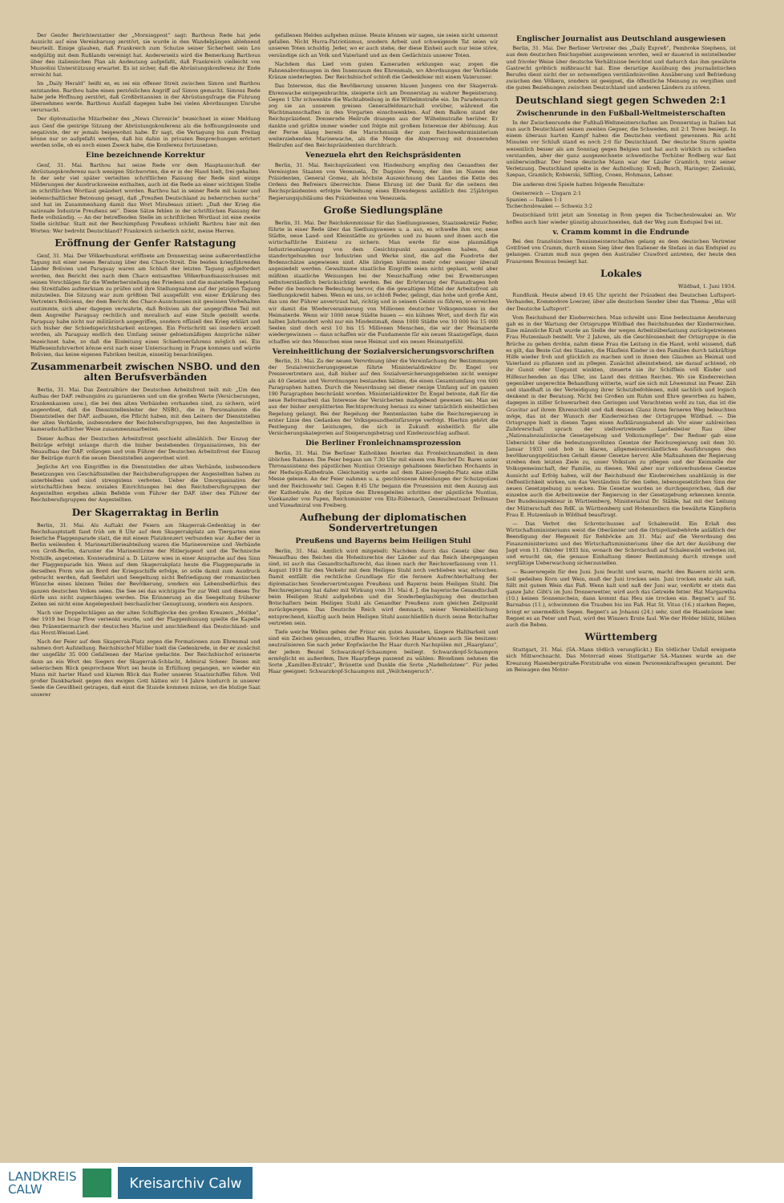Der Genfer Berichterstatter der „Morningpost“ sagt: Barthous Rede hat jede Aussicht auf eine Vereinbarung zerstört, sie wurde in den Wandelgängen ablehnend beurteilt. Einige glauben, daß Frankreich zum Schutze seiner Sicherheit sein Los endgültig mit dem Rußlands vereinigt hat. Andererseits wird die Bemerkung Barthous über den italienischen Plan als Andeutung aufgefaßt, daß Frankreich vielleicht von Mussolini Unterstützung erwartet. Es ist sicher, daß die Abrüstungskonferenz ihr Ende erreicht hat.
Im „Daily Herald“ heißt es, es sei ein offener Streit zwischen Simon und Barthou entstanden. Barthou habe einen persönlichen Angriff auf Simon gemacht. Simons Rede habe jede Hoffnung zerstört, daß Großbritannien in der Abrüstungsfrage die Führung übernehmen werde. Barthous Ausfall dagegen habe bei vielen Abordnungen Unruhe verursacht.
Der diplomatische Mitarbeiter des „News Chronicle“ bezeichnet in einer Meldung aus Genf die gestrige Sitzung der Abrüstungskonferenz als die hoffnungsloseste und negativste, der er jemals beigewohnt habe. Er sagt, die Vertagung bis zum Freitag könne nur so aufgefaßt werden, daß bis dahin in privaten Besprechungen erörtert werden solle, ob es noch einen Zweck habe, die Konferenz fortzusetzen.
Eine bezeichnende Korrektur
Genf, 31. Mai. Barthou hat seine Rede vor dem Hauptausschuß der Abrüstungskonferenz nach wenigen Stichworten, die er in der Hand hielt, frei gehalten. In der sehr viel später verteilten schriftlichen Fassung der Rede sind einige Milderungen der Ausdrucksweise enthalten, auch ist die Rede an einer wichtigen Stelle im schriftlichen Wortlaut geändert worden. Barthou hat in seiner Rede mit lauter und leidenschaftlicher Betonung gesagt, daß „Preußen Deutschland zu beherrschen suche“ und hat im Zusammenhang damit das Wort Mirabeaus zitiert: „Daß der Krieg die nationale Industrie Preußens sei“. Diese Sätze fehlen in der schriftlichen Fassung der Rede vollständig. — An der betreffenden Stelle im schriftlichen Wortlaut ist eine zweite Stelle sichtbar. Statt mit der Beschimpfung Preußens schließt Barthou hier mit den Worten: Wer bedroht Deutschland? Frankreich sicherlich nicht, meine Herren.
Eröffnung der Genfer Ratstagung
Genf, 31. Mai. Der Völkerbundsrat eröffnete am Donnerstag seine außerordentliche Tagung mit einer neuen Beratung über den Chaco-Streit. Die beiden kriegführenden Länder Bolivien und Paraguay waren am Schluß der letzten Tagung aufgefordert worden, den Bericht des nach dem Chaco entsandten Völkerbundsausschusses mit seinen Vorschlägen für die Wiederherstellung des Friedens und die materielle Regelung des Streitfalles aufmerksam zu prüfen und ihre Stellungnahme auf der jetzigen Tagung mitzuteilen. Die Sitzung war zum größten Teil ausgefüllt von einer Erklärung des Vertreters Boliviens, der dem Bericht des Chaco-Ausschusses mit gewissen Vorbehalten zustimmte, sich aber dagegen verwahrte, daß Bolivien als der angegriffene Teil mit dem Angreifer Paraguay rechtlich und moralisch auf eine Stufe gestellt werde. Paraguay habe nicht nur militärisch angegriffen, sondern offiziell den Krieg erklärt und sich bisher der Schiedsgerichtsbarkeit entzogen. Ein Fortschritt sei insofern erzielt worden, als Paraguay endlich den Umfang seiner gebietsmäßigen Ansprüche näher bezeichnet habe, so daß die Einleitung eines Schiedsverfahrens möglich sei. Ein Waffeneinfuhrverbot könne erst nach einer Untersuchung in Frage kommen und würde Bolivien, das keine eigenen Fabriken besitze, einseitig benachteiligen.
Zusammenarbeit zwischen NSBO. und den alten Berufsverbänden
Berlin, 31. Mai. Das Zentralbüro der Deutschen Arbeitsfront teilt mit: „Um den Aufbau der DAF. reibungslos zu garantieren und um die großen Werte (Versicherungen, Krankenkassen usw.), die bei den alten Verbänden vorhanden sind, zu sichern, wird angeordnet, daß die Dienststellenleiter der NSBO., die in Personalunion die Dienststellen der DAF. aufbauen, die Pflicht haben, mit den Leitern der Dienststellen der alten Verbände, insbesondere der Reichsberufsgruppen, bei den Angestellten in kameradschaftlicher Weise zusammenzuarbeiten.
Dieser Aufbau der Deutschen Arbeitsfront geschieht allmählich. Der Einzug der Beiträge erfolgt solange durch die bisher bestehenden Organisationen, bis der Neuaufbau der DAF. vollzogen und vom Führer der Deutschen Arbeitsfront der Einzug der Beiträge durch die neuen Dienststellen angeordnet wird.
Jegliche Art von Eingriffen in die Dienststellen der alten Verbände, insbesondere Besetzungen von Geschäftsstellen der Reichsberufsgruppen der Angestellten haben zu unterbleiben und sind strengstens verboten. Ueber die Umorganisation der wirtschaftlichen bezw. sozialen Einrichtungen bei den Reichsberufsgruppen der Angestellten ergehen allein Befehle vom Führer der DAF. über den Führer der Reichsberufsgruppen der Angestellten.
Der Skagerraktag in Berlin
Berlin, 31. Mai. Als Auftakt der Feiern am Skagerrak-Gedenktag in der Reichshauptstadt fand früh um 8 Uhr auf dem Skagerrakplatz am Tiergarten eine feierliche Flaggenparade statt, die mit einem Platzkonzert verbunden war. Außer der in Berlin weilenden 4. Marineartillerieabteilung waren die Marinevereine und -Verbände von Groß-Berlin, darunter die Marinestürme der Hitlerjugend und die Technische Nothilfe, angetreten. Konteradmiral a. D. Lützow wies in einer Ansprache auf den Sinn der Flaggenparade hin. Wenn auf dem Skagerrakplatz heute die Flaggenparade in derselben Form wie an Bord der Kriegsschiffe erfolge, so solle damit zum Ausdruck gebracht werden, daß Seefahrt und Seegeltung nicht Befriedigung der romantischen Wünsche eines kleinen Teiles der Bevölkerung, sondern ein Lebensbedürfnis des ganzen deutschen Volkes seien. Die See sei das wichtigste Tor zur Welt und dieses Tor dürfe uns nicht zugeschlagen werden. Die Erinnerung an die Seegeltung früherer Zeiten sei nicht eine Angelegenheit beschaulicher Genugtuung, sondern ein Ansporn.
Nach vier Doppelschlägen an der alten Schiffsglocke des großen Kreuzers „Moltke“, der 1919 bei Scap Flow versenkt wurde, und der Flaggenhissung spielte die Kapelle den Präsentiermarsch der deutschen Marine und anschließend das Deutschland- und das Horst-Wessel-Lied.
Nach der Feier auf dem Skagerrak-Platz zogen die Formationen zum Ehrenmal und nahmen dort Aufstellung. Reichsbischof Müller hielt die Gedenkrede, in der er zunächst der ungefähr 35 000 Gefallenen der Marine gedachte. Der Reichsbischof erinnerte dann an ein Wort des Siegers der Skagerrak-Schlacht, Admiral Scheer. Dieses mit seherischem Blick gesprochene Wort sei heute in Erfüllung gegangen, wo wieder ein Mann mit harter Hand und klarem Blick das Ruder unseres Staatsschiffes führe. Voll großer Dankbarkeit gegen den ewigen Gott hätten wir 14 Jahre hindurch in unserer Seele die Gewißheit getragen, daß einst die Stunde kommen müsse, wo die blutige Saat unserer
gefallenen Helden aufgehen müsse. Heute können wir sagen, sie seien nicht umsonst gefallen. Nicht Hurra-Patriotismus, sondern Arbeit und schweigende Tat seien wir unseren Toten schuldig. Jeder, wo er auch stehe, der diese Einheit auch nur leise störe, versündige sich an Volk und Vaterland und an dem Gedächtnis unserer Toten.
Nachdem das Lied vom guten Kameraden erklungen war, zogen die Fahnenabordnungen in den Innenraum des Ehrenmals, wo Abordnungen der Verbände Kränze niederlegten. Der Reichsbischof schloß die Gedenkfeier mit einem Vaterunser.
Das Interesse, das die Bevölkerung unseren blauen Jungens von der Skagerrak-Ehrenwache entgegenbrachte, steigerte sich am Donnerstag zu wahrer Begeisterung. Gegen 1 Uhr schwenkte die Wachtabteilung in die Wilhelmstraße ein. Im Parademarsch zog sie an unserem greisen Generalfeldmarschall vorüber, während die Wachtmannschaften in den Vorgarten einschwenkten. Auf dem Balkon stand der Reichspräsident. Donnernde Heilrufe drangen aus der Wilhelmstraße herüber. Er dankte und grüßte immer wieder und folgte mit großem Interesse der Ablösung. Aus der Ferne klang bereits die Marschmusik der zum Reichswehrministerium weiterziehenden Marinewache, als die Menge die Absperrung mit donnernden Heilrufen auf den Reichspräsidenten durchbrach.
Venezuela ehrt den Reichspräsidenten
Berlin, 31. Mai. Reichspräsident von Hindenburg empfing den Gesandten der Vereinigten Staaten von Venezuela, Dr. Dagnino Penny, der ihm im Namen des Präsidenten, General Gomez, als höchste Auszeichnung des Landes die Kette des Ordens des Befreiers überreichte. Diese Ehrung ist der Dank für die seitens des Reichspräsidenten erfolgte Verleihung eines Ehrendegens anläßlich des 25jährigen Regierungsjubiläums des Präsidenten von Venezuela.
Große Siedlungspläne
Berlin, 31. Mai. Der Reichskommissar für das Siedlungswesen, Staatssekretär Feder, führte in einer Rede über das Siedlungswesen u. a. aus, es schwebe ihm vor, neue Städte, neue Land- und Kleinstädte zu gründen und zu bauen und ihnen auch die wirtschaftliche Existenz zu sichern. Man werde für eine planmäßige Industrieumlagerung von dem Gesichtspunkt auszugehen haben, daß standortgebunden nur Industrien und Werke sind, die auf die Fundorte der Bodenschätze angewiesen sind. Alle übrigen könnten mehr oder weniger überall angesiedelt werden. Gewaltsame staatliche Eingriffe seien nicht geplant, wohl aber müßten staatliche Weisungen bei der Neuschaffung oder bei Erweiterungen selbstverständlich berücksichtigt werden. Bei der Erörterung der Finanzfragen hob Feder die besondere Bedeutung hervor, die die gewaltigen Mittel der Arbeitsfront als Siedlungskredit haben. Wenn es uns, so schloß Feder, gelingt, das hohe und große Amt, das uns der Führer anvertraut hat, richtig und in seinem Geiste zu führen, so erreichen wir damit die Wiederverankerung von Millionen deutscher Volksgenossen in der Heimaterde. Wenn wir 1000 neue Städte bauen — ein kühnes Wort, und doch für ein halbes Jahrhundert wohl nur ein Mindestmaß, denn 1000 Städte von 10 000 bis 15 000 Seelen sind doch erst 10 bis 15 Millionen Menschen, die wir der Heimaterde wiedergewinnen — dann schaffen wir die Fundamente für ein neues Staatsgefüge, dann schaffen wir den Menschen eine neue Heimat und ein neues Heimatgefühl.
Vereinheitlichung der Sozialversicherungsvorschriften
Berlin, 31. Mai. Zu der neuen Verordnung über die Vereinfachung der Bestimmungen der Sozialversicherungsgesetze führte Ministerialdirektor Dr. Engel vor Pressevertretern aus, daß bisher auf den Sozialversicherungsgebieten nicht weniger als 40 Gesetze und Verordnungen bestanden hätten, die einen Gesamtumfang von 600 Paragraphen hatten. Durch die Neuordnung sei dieser riesige Umfang auf im ganzen 190 Paragraphen beschränkt worden. Ministerialdirektor Dr. Engel betonte, daß für die neue Reformarbeit das Interesse der Versicherten maßgebend gewesen sei. Man sei aus der bisher zersplitterten Rechtsprechung heraus zu einer tatsächlich einheitlichen Regelung gelangt. Bei der Regelung der Rentenlasten habe die Reichsregierung in erster Linie den Gedanken der Volksgesundheitsfürsorge verfolgt. Hierhin gehört die Festlegung der Leistungen, die sich in Zukunft einheitlich für alle Versicherungskategorien auf Steigerungsbetrag und Kinderzuschlag aufbaut.
Die Berliner Fronleichnamsprozession
Berlin, 31. Mai. Die Berliner Katholiken feierten das Fronleichnamsfest in dem üblichen Rahmen. Die Feier begann um 7.30 Uhr mit einem von Bischof Dr. Bares unter Thronassistenz des päpstlichen Nuntius Orsenigo gehaltenen feierlichen Hochamts in der Hedwigs-Kathedrale. Gleichzeitig wurde auf dem Kaiser-Josephs-Platz eine stille Messe gelesen. An der Feier nahmen u. a. geschlossene Abteilungen der Schutzpolizei und der Reichswehr teil. Gegen 8.45 Uhr begann die Prozession mit dem Auszug aus der Kathedrale. An der Spitze des Ehrengeleites schritten der päpstliche Nuntius, Vizekanzler von Papen, Reichsminister von Eltz-Rübenach, Generalleutnant Dollmann und Vizeadmiral von Freiberg.
Aufhebung der diplomatischen Sondervertretungen
Preußens und Bayerns beim Heiligen Stuhl
Berlin, 31. Mai. Amtlich wird mitgeteilt: Nachdem durch das Gesetz über den Neuaufbau des Reiches die Hoheitsrechte der Länder auf das Reich übergegangen sind, ist auch das Gesandtschaftsrecht, das ihnen nach der Reichsverfassung vom 11. August 1919 für den Verkehr mit dem Heiligen Stuhl noch verblieben war, erloschen. Damit entfällt die rechtliche Grundlage für die fernere Aufrechterhaltung der diplomatischen Sondervertretungen Preußens und Bayerns beim Heiligen Stuhl. Die Reichsregierung hat daher mit Wirkung vom 31. Mai d. J. die bayerische Gesandtschaft beim Heiligen Stuhl aufgehoben und die Sonderbeglaubigung des deutschen Botschafters beim Heiligen Stuhl als Gesandter Preußens zum gleichen Zeitpunkt zurückgezogen. Das Deutsche Reich wird demnach, seiner Vereinheitlichung entsprechend, künftig auch beim Heiligen Stuhl ausschließlich durch seine Botschafter vertreten sein.
Tiefe weiche Wellen geben der Frisur ein gutes Aussehen, längere Haltbarkeit und sind ein Zeichen gesunden, straffen Haares. Solches Haar können auch Sie besitzen: neutralisieren Sie nach jeder Kopfwäsche Ihr Haar durch Nachspülen mit „Haarglanz“, der jedem Beutel Schwarzkopf-Schaumpon beiliegt. Schwarzkopf-Schaumpon ermöglicht es außerdem, Ihre Haarpflege passend zu wählen: Blondinen nehmen die Sorte „Kamillen-Extrakt“, Brünette und Dunkle die Sorte „Nadelholzteer“. Für jedes Haar geeignet: Schwarzkopf-Schaumpon mit „Veilchengeruch“.
Englischer Journalist aus Deutschland ausgewiesen
Berlin, 31. Mai. Der Berliner Vertreter des „Daily Expreß“, Pembroke Stephens, ist aus dem deutschen Reichsgebiet ausgewiesen worden, weil er dauernd in entstellender und frivoler Weise über deutsche Verhältnisse berichtet und dadurch das ihm gewährte Gastrecht gröblich mißbraucht hat. Eine derartige Ausübung des journalistischen Berufes dient nicht der so notwendigen verständnisvollen Annäherung und Befriedung zwischen den Völkern, sondern ist geeignet, die öffentliche Meinung zu vergiften und die guten Beziehungen zwischen Deutschland und anderen Ländern zu stören.
Deutschland siegt gegen Schweden 2:1
Zwischenrunde in den Fußball-Weltmeisterschaften
In der Zwischenrunde der Fußball-Weltmeisterschaften am Donnerstag in Italien hat nun auch Deutschland seinen zweiten Gegner, die Schweden, mit 2:1 Toren besiegt. In einem überaus harten Kampf haben die Deutschen verdient gewonnen. Bis acht Minuten vor Schluß stand es noch 2:0 für Deutschland. Der deutsche Sturm spielte wesentlich besser als am Sonntag gegen Belgien und hat auch wirklich zu schießen verstanden, aber der ganz ausgezeichnete schwedische Torhüter Rodberg war fast unüberwindbar. Der beste deutsche Mann war der Läufer Gramlich, trotz seiner Verletzung. Deutschland spielte in der Aufstellung: Kreß; Busch, Haringer; Zielinski, Szepan, Gramlich; Kobierski, Siffling, Conen, Hohmann, Lehner.
Die anderen drei Spiele hatten folgende Resultate:
Oesterreich — Ungarn 2:1
Spanien — Italien 1:1
Tschechoslowakei — Schweiz 3:2
Deutschland tritt jetzt am Sonntag in Rom gegen die Tschechoslowakei an. Wir hoffen auch hier wieder günstig abzuschneiden, daß der Weg zum Endspiel frei ist.
v. Cramm kommt in die Endrunde
Bei den französischen Tennismeisterschaften gelang es dem deutschen Vertreter Gottfried von Cramm, durch einen Sieg über den Italiener de Stefani in das Endspiel zu gelangen. Cramm muß nun gegen den Australier Crawford antreten, der heute den Franzosen Boussus besiegt hat.
Lokales
Wildbad, 1. Juni 1934.
Rundfunk. Heute abend 19.45 Uhr spricht der Präsident des Deutschen Luftsport-Verbandes, Kommodore Loerzer, über alle deutschen Sender über das Thema: „Was will der Deutsche Luftsport“.
Vom Reichsbund der Kinderreichen. Man schreibt uns: Eine bedeutsame Aenderung gab es in der Wartung der Ortsgruppe Wildbad des Reichsbundes der Kinderreichen. Eine männliche Kraft wurde an Stelle der wegen Arbeitsüberlastung zurückgetretenen Frau Hutzenlaub bestellt. Vor 2 Jahren, als die Geschlossenheit der Ortsgruppe in die Brüche zu gehen drohte, nahm diese Frau die Leitung in die Hand, wohl wissend, daß es gilt, das Beste Gut des Staates, die Häuflein Kinder in den Familien durch tatkräftige Hilfe wieder froh und glücklich zu machen und in ihnen den Glauben an Heimat und Vaterland zu pflanzen und zu pflegen. Zunächst alleinstehend, nie darauf achtend, ob ihr Gunst oder Ungunst winkten, steuerte sie ihr Schifflein voll Kinder und Hilfesuchenden an das Ufer, ins Land des dritten Reiches. Wo sie Kinderreichen gegenüber ungerechte Behandlung witterte, warf sie sich mit Löwenmut ins Feuer. Zäh und standhaft in der Verteidigung ihrer Schutzbefohlenen, mild sachlich und logisch denkend in der Beratung. Nicht bei Großen um Ruhm und Ehre geworben zu haben, dagegen in stiller Schwerarbeit den Geringen und Verachteten wohl zu tun, das ist die Gravitur auf ihrem Ehrenschild und daß dessen Glanz ihren ferneren Weg beleuchten möge, das ist der Wunsch der Kinderreichen der Ortsgruppe Wildbad. — Die Ortsgruppe hielt in diesen Tagen einen Aufklärungsabend ab. Vor einer zahlreichen Zuhörerschaft sprach der stellvertretende Landesleiter Rau über „Nationalsozialistische Gesetzgebung und Volkstumpflege“. Der Redner gab eine Uebersicht über die bedeutungsvollsten Gesetze der Reichsregierung seit dem 30. Januar 1933 und hob in klaren, allgemeinverständlichen Ausführungen den bevölkerungspolitischen Gehalt dieser Gesetze hervor. Alle Maßnahmen der Regierung streben dem letzten Ziele zu, unser Volkstum zu pflegen und der Keimzelle der Volksgemeinschaft, der Familie, zu dienen. Weil aber nur volksverbundene Gesetze Aussicht auf Erfolg haben, will der Reichsbund der Kinderreichen unablässig in der Oeffentlichkeit wirken, um das Verständnis für den tiefen, lebensgesetzlichen Sinn der neuen Gesetzgebung zu wecken. Die Gesetze wurden so durchgesprochen, daß der einzelne auch die Arbeitsweise der Regierung in der Gesetzgebung erkennen konnte. Der Bundesinspekteur in Württemberg, Ministerialrat Dr. Stähle, hat mit der Leitung der Mütterschaft des RdK. in Württemberg und Hohenzollern die bewährte Kämpferin Frau E. Hutzenlaub in Wildbad beauftragt.
— Das Verbot des Schrotschusses auf Schalenwild. Ein Erlaß des Wirtschaftsministeriums weist die Oberämter und die Ortspolizeibehörde anläßlich der Beendigung der Hegezeit für Rehböcke am 31. Mai auf die Verordnung des Finanzministeriums und des Wirtschaftsministeriums über die Art der Ausübung der Jagd vom 11. Oktober 1933 hin, wonach der Schrotschuß auf Schalenwild verboten ist, und ersucht sie, die genaue Einhaltung dieser Bestimmung durch strenge und sorgfältige Ueberwachung sicherzustellen.
— Bauernregeln für den Juni. Juni feucht und warm, macht den Bauern nicht arm. Soll gedeihen Korn und Wein, muß der Juni trocken sein. Juni trocken mehr als naß, füllt mit gutem Wein das Faß. Wenn kalt und naß der Juni war, verdirbt er stets das ganze Jahr. Gibt's im Juni Donnerwetter, wird auch das Getreide fetter. Hat Margaretha (10.) keinen Sonnenschein, dann kommt das Heu nie trocken ein. Regnet's auf St. Barnabas (11.), schwimmen die Trauben bis ins Faß. Hat St. Vitus (16.) starken Regen, bringt er unermeßlich Segen. Regnet's an Johanni (24.) sehr, sind die Haselnüsse leer. Regnet es an Peter und Paul, wird des Winzers Ernte faul. Wie der Holder blüht, blühen auch die Reben.
Württemberg
Stuttgart, 31. Mai. (SA.-Mann tödlich verunglückt.) Ein tödlicher Unfall ereignete sich Mittwochnacht. Das Motorrad eines Stuttgarter SA.-Mannes wurde an der Kreuzung Hasenbergstraße-Forststraße von einem Personenkraftwagen gerammt. Der im Beiwagen des Motor-
LANDKREIS
CALW
Kreisarchiv Calw